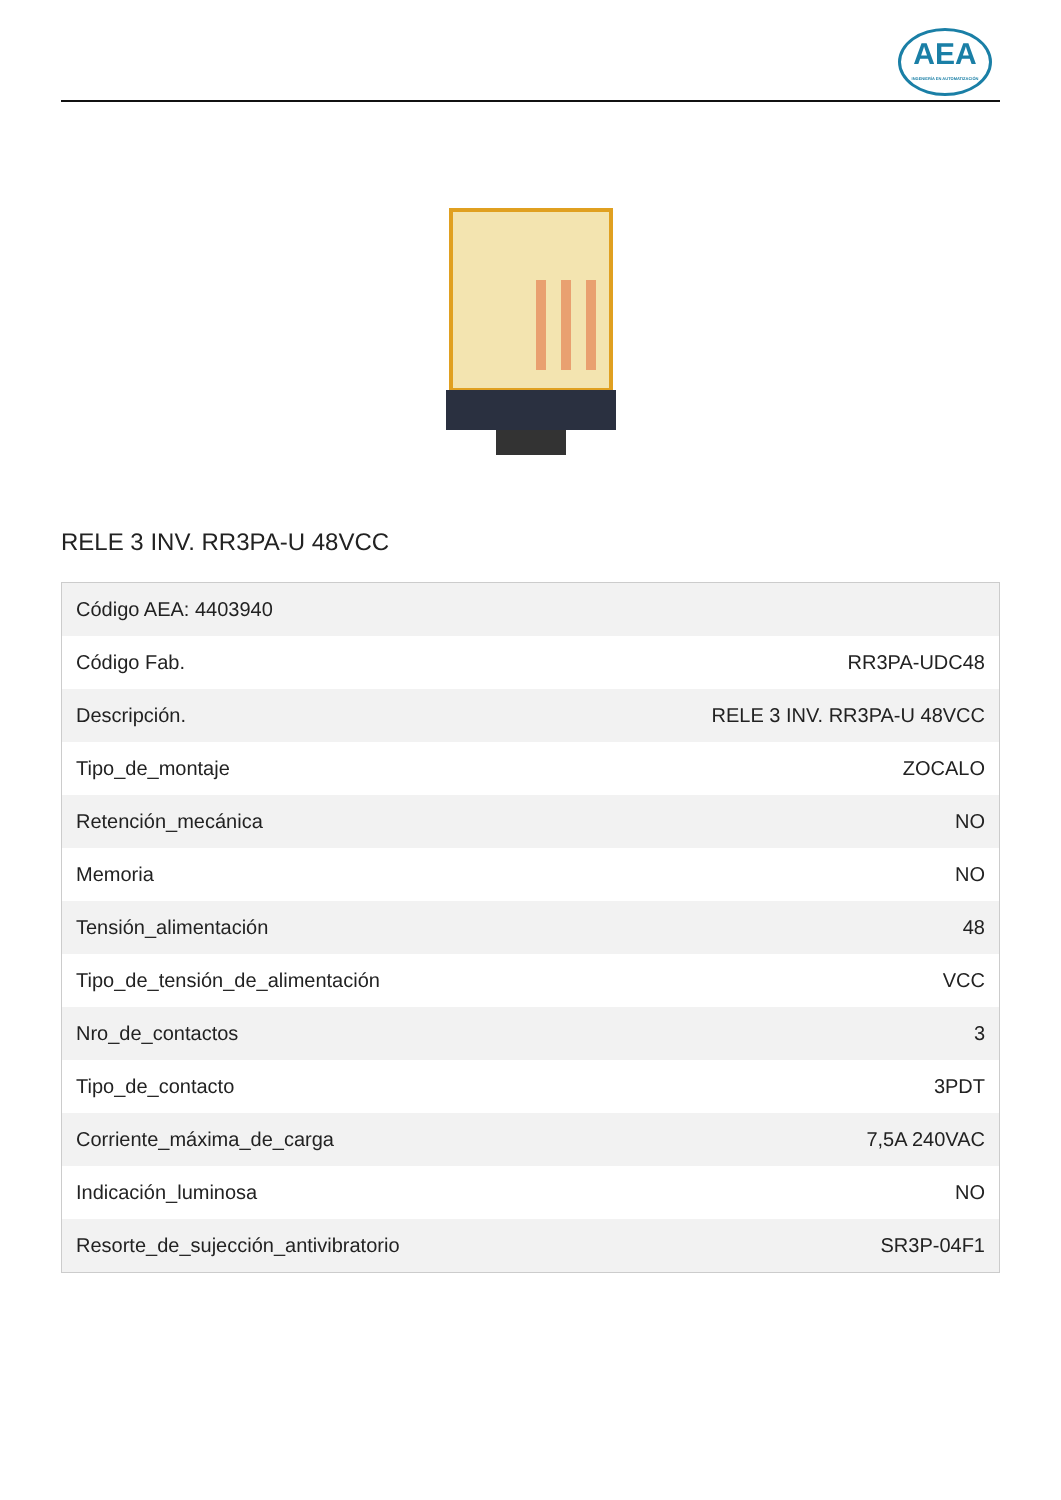AEA
INGENIERÍA EN AUTOMATIZACIÓN
RELE 3 INV. RR3PA-U 48VCC
| Código AEA: 4403940 | |
| Código Fab. | RR3PA-UDC48 |
| Descripción. | RELE 3 INV. RR3PA-U 48VCC |
| Tipo_de_montaje | ZOCALO |
| Retención_mecánica | NO |
| Memoria | NO |
| Tensión_alimentación | 48 |
| Tipo_de_tensión_de_alimentación | VCC |
| Nro_de_contactos | 3 |
| Tipo_de_contacto | 3PDT |
| Corriente_máxima_de_carga | 7,5A 240VAC |
| Indicación_luminosa | NO |
| Resorte_de_sujección_antivibratorio | SR3P-04F1 |